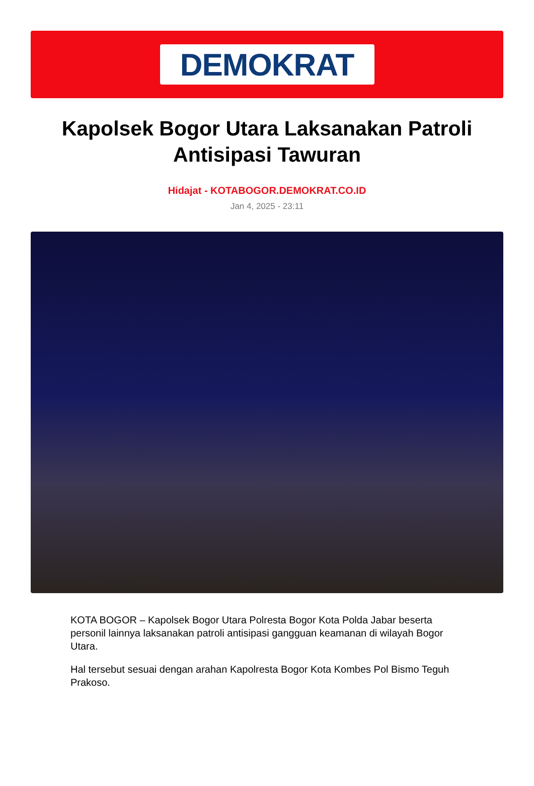DEMOKRAT
Kapolsek Bogor Utara Laksanakan Patroli Antisipasi Tawuran
Hidajat - KOTABOGOR.DEMOKRAT.CO.ID
Jan 4, 2025 - 23:11
KOTA BOGOR – Kapolsek Bogor Utara Polresta Bogor Kota Polda Jabar beserta personil lainnya laksanakan patroli antisipasi gangguan keamanan di wilayah Bogor Utara.
Hal tersebut sesuai dengan arahan Kapolresta Bogor Kota Kombes Pol Bismo Teguh Prakoso.